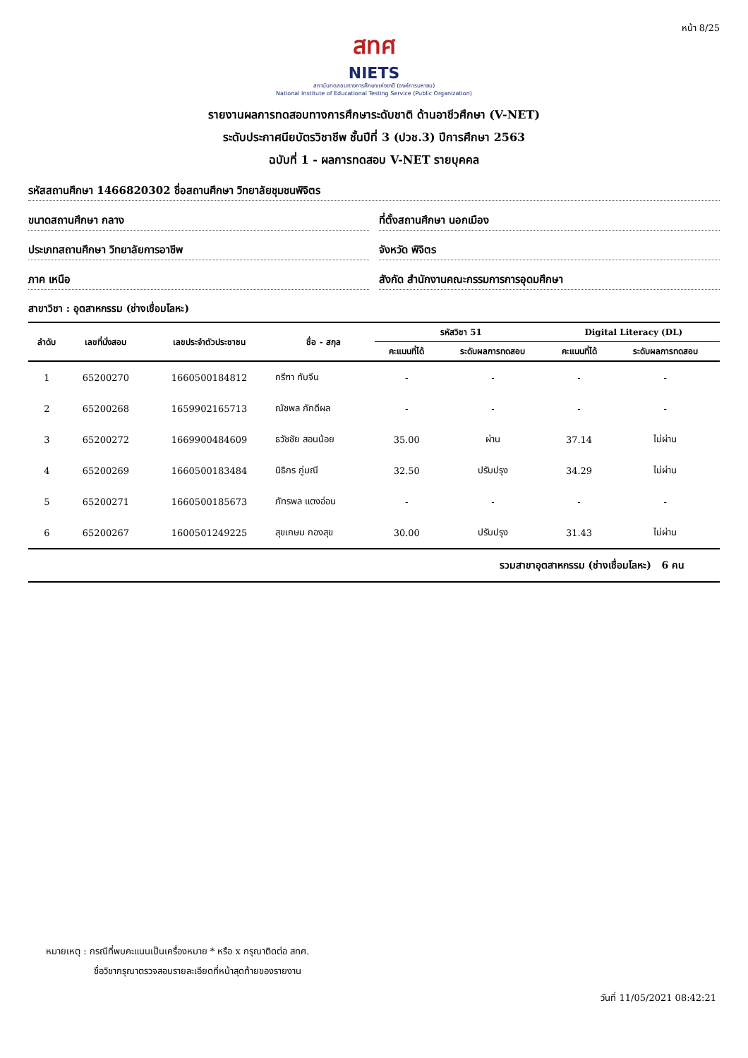หน้า 8/25
สทศ
NIETS
สถาบันทดสอบทางการศึกษาแห่งชาติ (องค์การมหาชน)
National Institute of Educational Testing Service (Public Organization)
รายงานผลการทดสอบทางการศึกษาระดับชาติ ด้านอาชีวศึกษา (V-NET)
ระดับประกาศนียบัตรวิชาชีพ ชั้นปีที่ 3 (ปวช.3) ปีการศึกษา 2563
ฉบับที่ 1 - ผลการทดสอบ V-NET รายบุคคล
รหัสสถานศึกษา 1466820302 ชื่อสถานศึกษา วิทยาลัยชุมชนพิจิตร
ขนาดสถานศึกษา กลาง ที่ตั้งสถานศึกษา นอกเมือง
ประเภทสถานศึกษา วิทยาลัยการอาชีพ
จังหวัด พิจิตร
ภาค เหนือ สังกัด สำนักงานคณะกรรมการการอุดมศึกษา
สาขาวิชา : อุตสาหกรรม (ช่างเชื่อมโลหะ)
| ลำดับ | เลขที่นั่งสอบ | เลขประจำตัวประชาชน | ชื่อ - สกุล | รหัสวิชา 51 | | Digital Literacy (DL) | |
| --- | --- | --- | --- | --- | --- | --- | --- |
| | | | | คะแนนที่ได้ | ระดับผลการทดสอบ | คะแนนที่ได้ | ระดับผลการทดสอบ |
| 1 | 65200270 | 1660500184812 | กรีฑา ทับจีน | - | - | - | - |
| 2 | 65200268 | 1659902165713 | ณัชพล ภักดีผล | - | - | - | - |
| 3 | 65200272 | 1669900484609 | ธวัชชัย สอนน้อย | 35.00 | ผ่าน | 37.14 | ไม่ผ่าน |
| 4 | 65200269 | 1660500183484 | นิธิกร ภู่มณี | 32.50 | ปรับปรุง | 34.29 | ไม่ผ่าน |
| 5 | 65200271 | 1660500185673 | ภัทรพล แตงอ่อน | - | - | - | - |
| 6 | 65200267 | 1600501249225 | สุขเกษม กองสุข | 30.00 | ปรับปรุง | 31.43 | ไม่ผ่าน |
รวมสาขาอุตสาหกรรม (ช่างเชื่อมโลหะ) 6 คน
หมายเหตุ : กรณีที่พบคะแนนเป็นเครื่องหมาย * หรือ x กรุณาติดต่อ สทศ.
ชื่อวิชากรุณาตรวจสอบรายละเอียดที่หน้าสุดท้ายของรายงาน
วันที่ 11/05/2021 08:42:21